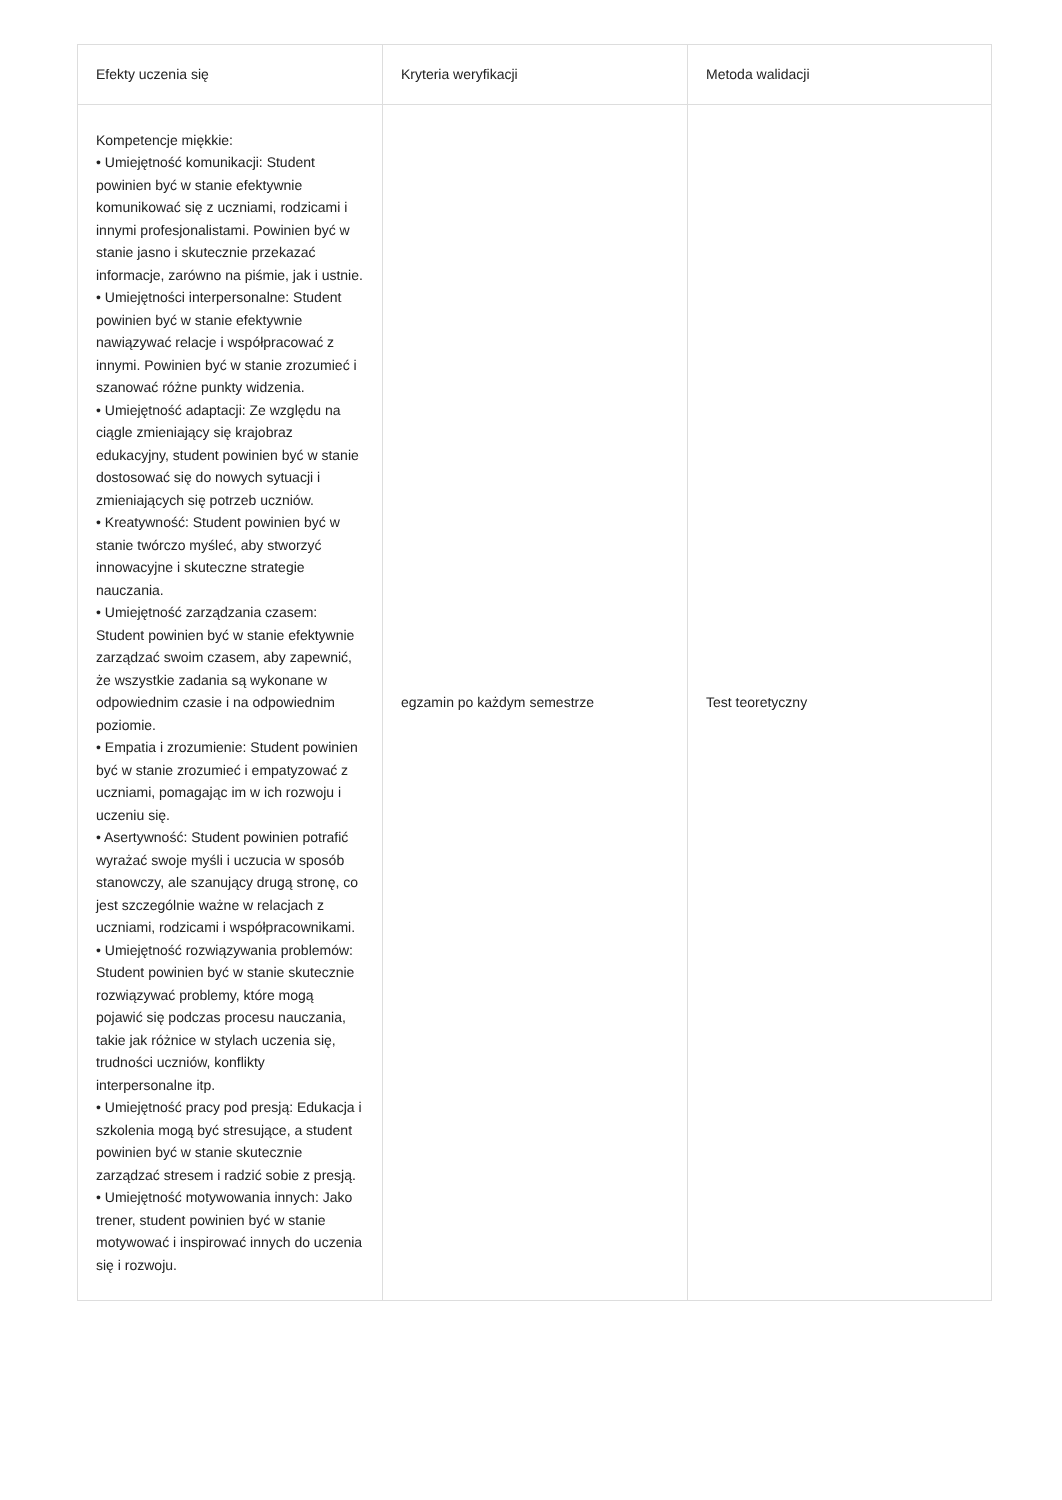| Efekty uczenia się | Kryteria weryfikacji | Metoda walidacji |
| --- | --- | --- |
| Kompetencje miękkie: • Umiejętność komunikacji: Student powinien być w stanie efektywnie komunikować się z uczniami, rodzicami i innymi profesjonalistami. Powinien być w stanie jasno i skutecznie przekazać informacje, zarówno na piśmie, jak i ustnie. • Umiejętności interpersonalne: Student powinien być w stanie efektywnie nawiązywać relacje i współpracować z innymi. Powinien być w stanie zrozumieć i szanować różne punkty widzenia. • Umiejętność adaptacji: Ze względu na ciągle zmieniający się krajobraz edukacyjny, student powinien być w stanie dostosować się do nowych sytuacji i zmieniających się potrzeb uczniów. • Kreatywność: Student powinien być w stanie twórczo myśleć, aby stworzyć innowacyjne i skuteczne strategie nauczania. • Umiejętność zarządzania czasem: Student powinien być w stanie efektywnie zarządzać swoim czasem, aby zapewnić, że wszystkie zadania są wykonane w odpowiednim czasie i na odpowiednim poziomie. • Empatia i zrozumienie: Student powinien być w stanie zrozumieć i empatyzować z uczniami, pomagając im w ich rozwoju i uczeniu się. • Asertywność: Student powinien potrafić wyrażać swoje myśli i uczucia w sposób stanowczy, ale szanujący drugą stronę, co jest szczególnie ważne w relacjach z uczniami, rodzicami i współpracownikami. • Umiejętność rozwiązywania problemów: Student powinien być w stanie skutecznie rozwiązywać problemy, które mogą pojawić się podczas procesu nauczania, takie jak różnice w stylach uczenia się, trudności uczniów, konflikty interpersonalne itp. • Umiejętność pracy pod presją: Edukacja i szkolenia mogą być stresujące, a student powinien być w stanie skutecznie zarządzać stresem i radzić sobie z presją. • Umiejętność motywowania innych: Jako trener, student powinien być w stanie motywować i inspirować innych do uczenia się i rozwoju. | egzamin po każdym semestrze | Test teoretyczny |